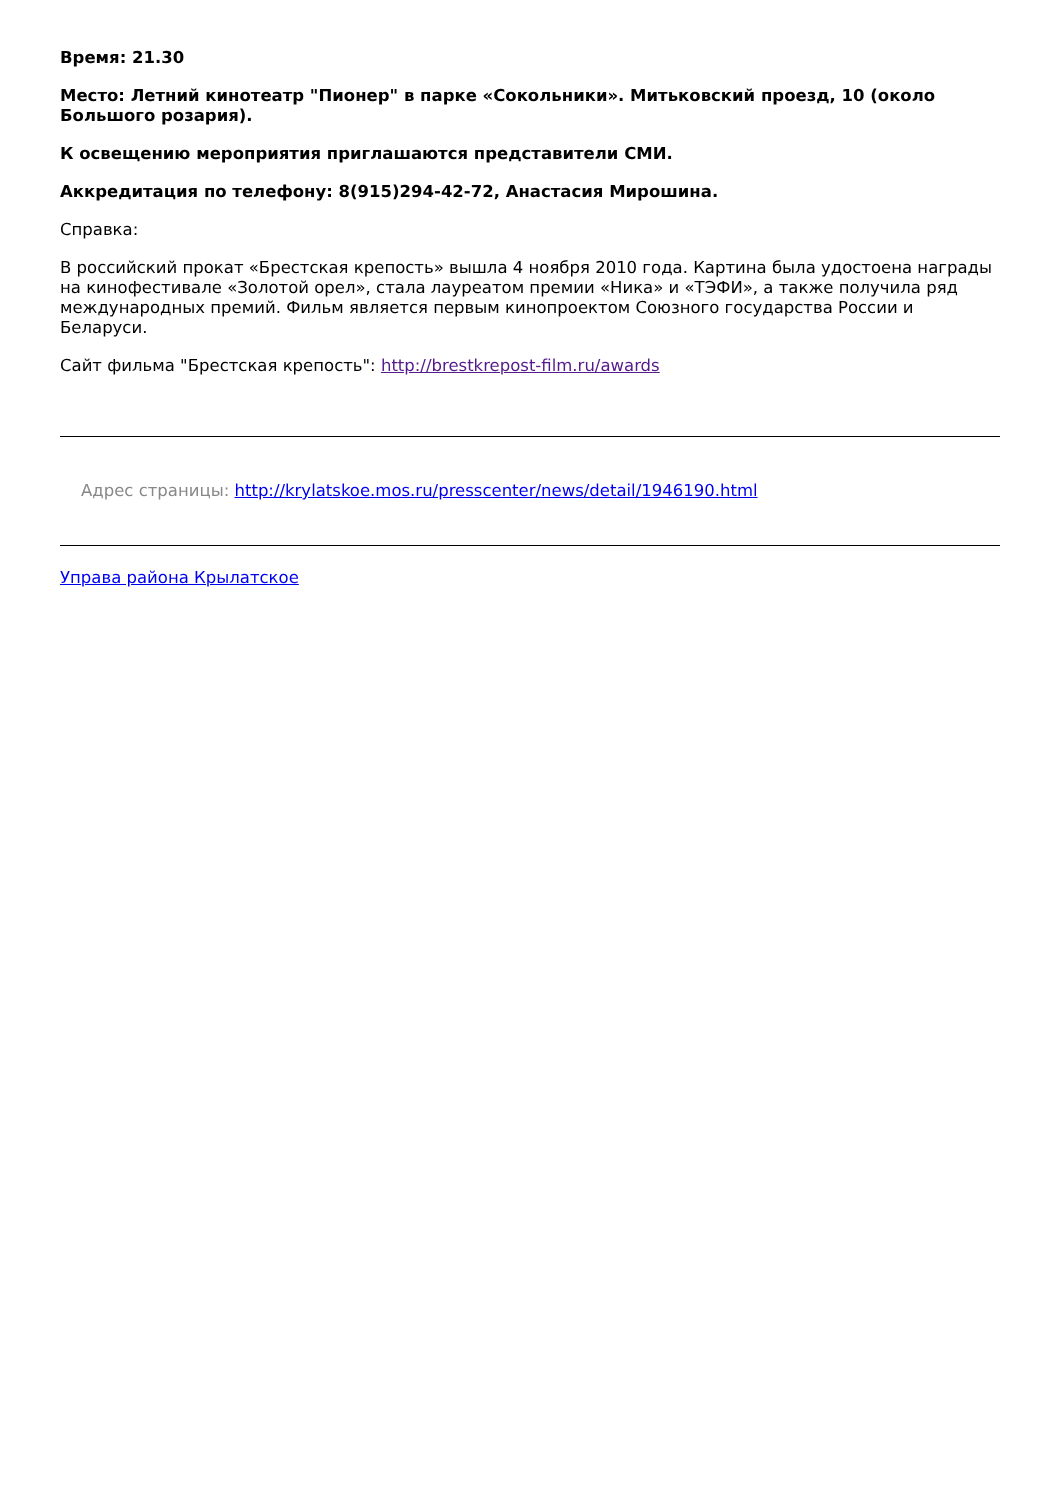Время: 21.30
Место: Летний кинотеатр "Пионер" в парке «Сокольники». Митьковский проезд, 10 (около Большого розария).
К освещению мероприятия приглашаются представители СМИ.
Аккредитация по телефону: 8(915)294-42-72, Анастасия Мирошина.
Справка:
В российский прокат «Брестская крепость» вышла 4 ноября 2010 года. Картина была удостоена награды на кинофестивале «Золотой орел», стала лауреатом премии «Ника» и «ТЭФИ», а также получила ряд международных премий. Фильм является первым кинопроектом Союзного государства России и Беларуси.
Сайт фильма "Брестская крепость": http://brestkrepost-film.ru/awards
Адрес страницы: http://krylatskoe.mos.ru/presscenter/news/detail/1946190.html
Управа района Крылатское